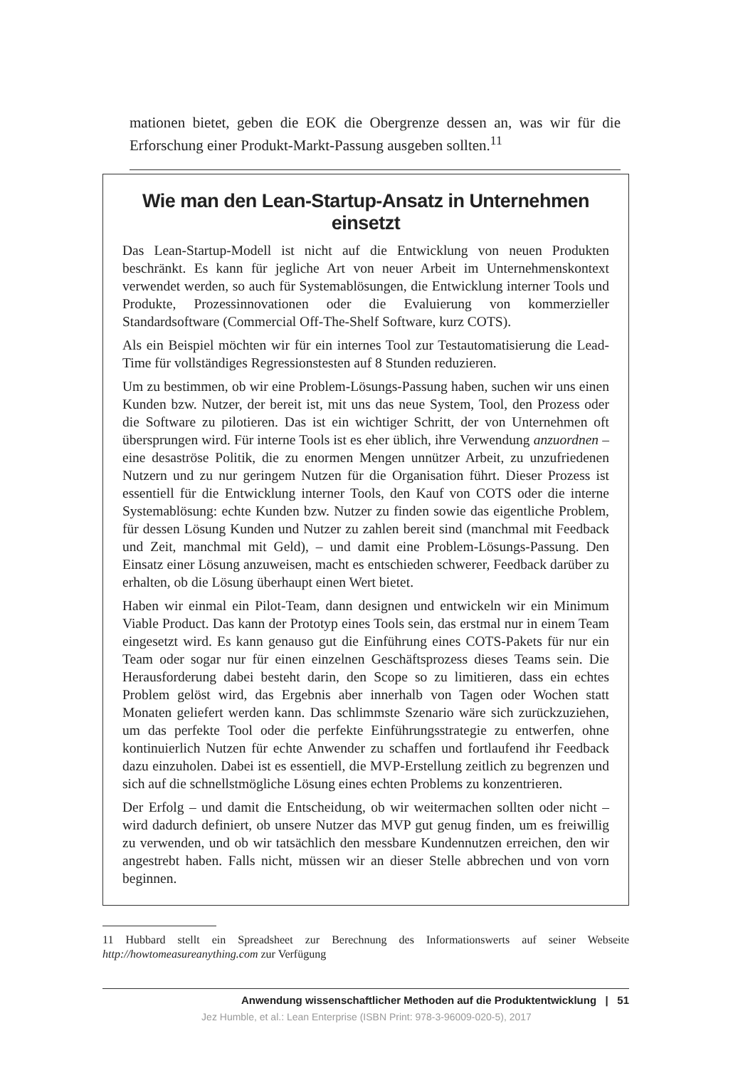mationen bietet, geben die EOK die Obergrenze dessen an, was wir für die Erforschung einer Produkt-Markt-Passung ausgeben sollten.<sup>11</sup>
Wie man den Lean-Startup-Ansatz in Unternehmen einsetzt
Das Lean-Startup-Modell ist nicht auf die Entwicklung von neuen Produkten beschränkt. Es kann für jegliche Art von neuer Arbeit im Unternehmenskontext verwendet werden, so auch für Systemablösungen, die Entwicklung interner Tools und Produkte, Prozessinnovationen oder die Evaluierung von kommerzieller Standardsoftware (Commercial Off-The-Shelf Software, kurz COTS).
Als ein Beispiel möchten wir für ein internes Tool zur Testautomatisierung die Lead-Time für vollständiges Regressionstesten auf 8 Stunden reduzieren.
Um zu bestimmen, ob wir eine Problem-Lösungs-Passung haben, suchen wir uns einen Kunden bzw. Nutzer, der bereit ist, mit uns das neue System, Tool, den Prozess oder die Software zu pilotieren. Das ist ein wichtiger Schritt, der von Unternehmen oft übersprungen wird. Für interne Tools ist es eher üblich, ihre Verwendung anzuordnen – eine desaströse Politik, die zu enormen Mengen unnützer Arbeit, zu unzufriedenen Nutzern und zu nur geringem Nutzen für die Organisation führt. Dieser Prozess ist essentiell für die Entwicklung interner Tools, den Kauf von COTS oder die interne Systemablösung: echte Kunden bzw. Nutzer zu finden sowie das eigentliche Problem, für dessen Lösung Kunden und Nutzer zu zahlen bereit sind (manchmal mit Feedback und Zeit, manchmal mit Geld), – und damit eine Problem-Lösungs-Passung. Den Einsatz einer Lösung anzuweisen, macht es entschieden schwerer, Feedback darüber zu erhalten, ob die Lösung überhaupt einen Wert bietet.
Haben wir einmal ein Pilot-Team, dann designen und entwickeln wir ein Minimum Viable Product. Das kann der Prototyp eines Tools sein, das erstmal nur in einem Team eingesetzt wird. Es kann genauso gut die Einführung eines COTS-Pakets für nur ein Team oder sogar nur für einen einzelnen Geschäftsprozess dieses Teams sein. Die Herausforderung dabei besteht darin, den Scope so zu limitieren, dass ein echtes Problem gelöst wird, das Ergebnis aber innerhalb von Tagen oder Wochen statt Monaten geliefert werden kann. Das schlimmste Szenario wäre sich zurückzuziehen, um das perfekte Tool oder die perfekte Einführungsstrategie zu entwerfen, ohne kontinuierlich Nutzen für echte Anwender zu schaffen und fortlaufend ihr Feedback dazu einzuholen. Dabei ist es essentiell, die MVP-Erstellung zeitlich zu begrenzen und sich auf die schnellstmögliche Lösung eines echten Problems zu konzentrieren.
Der Erfolg – und damit die Entscheidung, ob wir weitermachen sollten oder nicht – wird dadurch definiert, ob unsere Nutzer das MVP gut genug finden, um es freiwillig zu verwenden, und ob wir tatsächlich den messbare Kundennutzen erreichen, den wir angestrebt haben. Falls nicht, müssen wir an dieser Stelle abbrechen und von vorn beginnen.
11 Hubbard stellt ein Spreadsheet zur Berechnung des Informationswerts auf seiner Webseite http://howtomeasureanything.com zur Verfügung
Anwendung wissenschaftlicher Methoden auf die Produktentwicklung | 51
Jez Humble, et al.: Lean Enterprise (ISBN Print: 978-3-96009-020-5), 2017